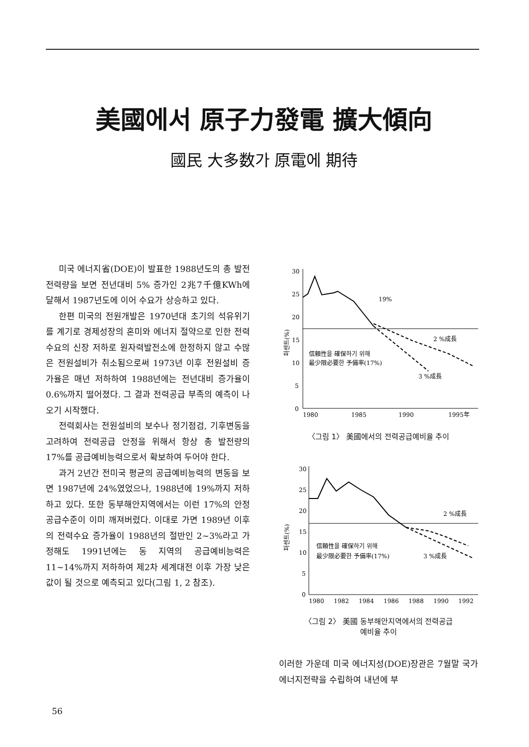美國에서 原子力發電 擴大傾向
國民 大多数가 原電에 期待
미국 에너지省(DOE)이 발표한 1988년도의 총 발전전력량을 보면 전년대비 5% 증가인 2兆7千億KWh에 달해서 1987년도에 이어 수요가 상승하고 있다.
한편 미국의 전원개발은 1970년대 초기의 석유위기를 계기로 경제성장의 혼미와 에너지 절약으로 인한 전력수요의 신장 저하로 원자력발전소에 한정하지 않고 수많은 전원설비가 취소됨으로써 1973년 이후 전원설비 증가율은 매년 저하하여 1988년에는 전년대비 증가율이 0.6%까지 떨어졌다. 그 결과 전력공급 부족의 예측이 나오기 시작했다.
전력회사는 전원설비의 보수나 정기점검, 기후변동을 고려하여 전력공급 안정을 위해서 항상 총 발전량의 17%를 공급예비능력으로서 확보하여 두어야 한다.
과거 2년간 전미국 평균의 공급예비능력의 변동을 보면 1987년에 24%였었으나, 1988년에 19%까지 저하하고 있다. 또한 동부해안지역에서는 이런 17%의 안정공급수준이 이미 깨져버렸다. 이대로 가면 1989년 이후의 전력수요 증가율이 1988년의 절반인 2~3%라고 가정해도 1991년에는 동 지역의 공급예비능력은 11~14%까지 저하하여 제2차 세계대전 이후 가장 낮은 값이 될 것으로 예측되고 있다(그림 1, 2 참조).
퍼센트(%)
30
25
20
15
10
5
0
19%
2 %成長
3 %成長
信頼性을 確保하기 위해
最少限必要한 予備率(17%)
1980
1985
1990
1995年
〈그림 1〉 美國에서의 전력공급예비율 추이
퍼센트(%)
30
25
20
15
10
5
0
2 %成長
3 %成長
信頼性을 確保하기 위해
最少限必要한 予備率(17%)
1980
1982
1984
1986
1988
1990
1992
〈그림 2〉 美國 동부해안지역에서의 전력공급
예비율 추이
이러한 가운데 미국 에너지성(DOE)장관은 7월말 국가에너지전략을 수립하여 내년에 부
56